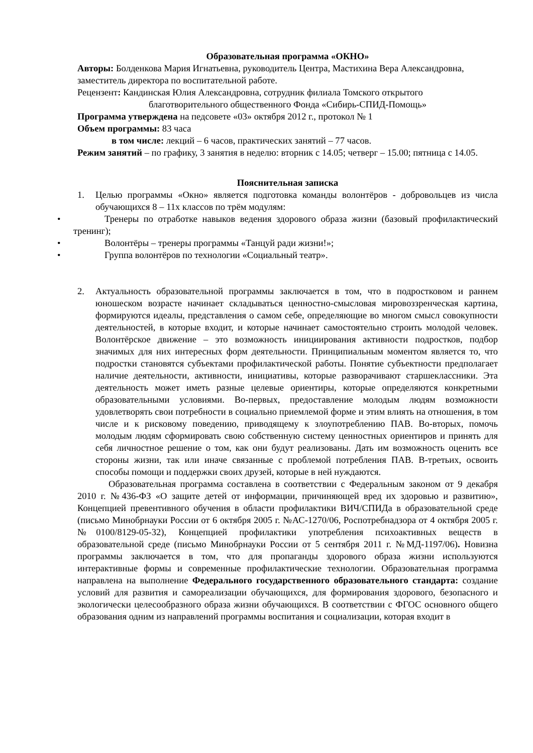Образовательная программа «ОКНО»
Авторы: Болденкова Мария Игнатьевна, руководитель Центра, Мастихина Вера Александровна, заместитель директора по воспитательной работе.
Рецензент: Кандинская Юлия Александровна, сотрудник филиала Томского открытого
благотворительного общественного Фонда «Сибирь-СПИД-Помощь»
Программа утверждена на педсовете «03» октября 2012 г., протокол № 1
Объем программы: 83 часа
в том числе: лекций – 6 часов, практических занятий – 77 часов.
Режим занятий – по графику, 3 занятия в неделю: вторник с 14.05; четверг – 15.00; пятница с 14.05.
Пояснительная записка
1. Целью программы «Окно» является подготовка команды волонтёров - добровольцев из числа обучающихся 8 – 11х классов по трём модулям:
• Тренеры по отработке навыков ведения здорового образа жизни (базовый профилактический тренинг);
• Волонтёры – тренеры программы «Танцуй ради жизни!»;
• Группа волонтёров по технологии «Социальный театр».
2. Актуальность образовательной программы заключается в том, что в подростковом и раннем юношеском возрасте начинает складываться ценностно-смысловая мировоззренческая картина, формируются идеалы, представления о самом себе, определяющие во многом смысл совокупности деятельностей, в которые входит, и которые начинает самостоятельно строить молодой человек. Волонтёрское движение – это возможность инициирования активности подростков, подбор значимых для них интересных форм деятельности. Принципиальным моментом является то, что подростки становятся субъектами профилактической работы. Понятие субъектности предполагает наличие деятельности, активности, инициативы, которые разворачивают старшеклассники. Эта деятельность может иметь разные целевые ориентиры, которые определяются конкретными образовательными условиями. Во-первых, предоставление молодым людям возможности удовлетворять свои потребности в социально приемлемой форме и этим влиять на отношения, в том числе и к рисковому поведению, приводящему к злоупотреблению ПАВ. Во-вторых, помочь молодым людям сформировать свою собственную систему ценностных ориентиров и принять для себя личностное решение о том, как они будут реализованы. Дать им возможность оценить все стороны жизни, так или иначе связанные с проблемой потребления ПАВ. В-третьих, освоить способы помощи и поддержки своих друзей, которые в ней нуждаются.
Образовательная программа составлена в соответствии с Федеральным законом от 9 декабря 2010 г. №436-ФЗ «О защите детей от информации, причиняющей вред их здоровью и развитию», Концепцией превентивного обучения в области профилактики ВИЧ/СПИДа в образовательной среде (письмо Минобрнауки России от 6 октября 2005 г. №АС-1270/06, Роспотребнадзора от 4 октября 2005 г. №0100/8129-05-32), Концепцией профилактики употребления психоактивных веществ в образовательной среде (письмо Минобрнауки России от 5 сентября 2011 г. №МД-1197/06). Новизна программы заключается в том, что для пропаганды здорового образа жизни используются интерактивные формы и современные профилактические технологии. Образовательная программа направлена на выполнение Федерального государственного образовательного стандарта: создание условий для развития и самореализации обучающихся, для формирования здорового, безопасного и экологически целесообразного образа жизни обучающихся. В соответствии с ФГОС основного общего образования одним из направлений программы воспитания и социализации, которая входит в